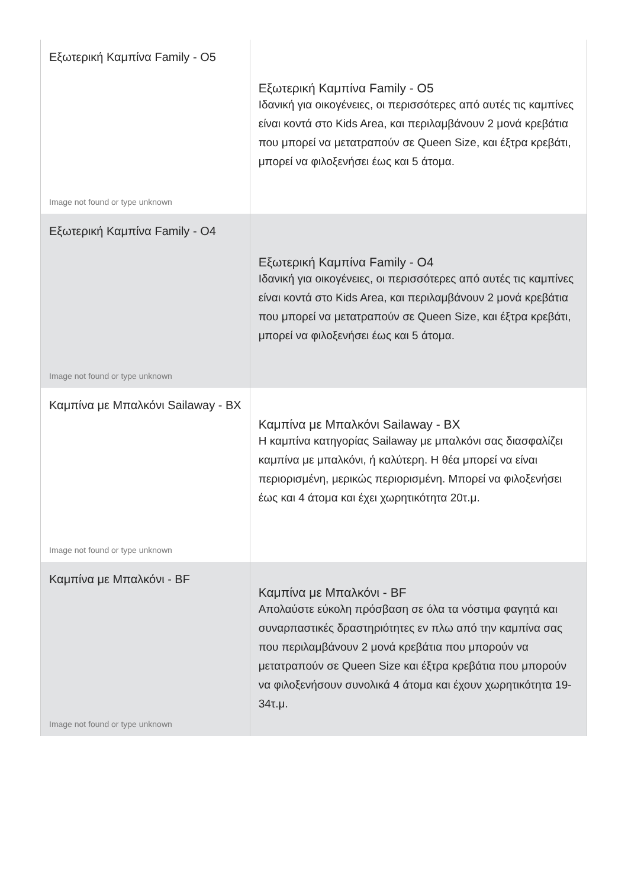| Εξωτερική Καμπίνα Family - O5 Image not found or type unknown | Εξωτερική Καμπίνα Family - O5 Ιδανική για οικογένειες, οι περισσότερες από αυτές τις καμπίνες είναι κοντά στο Kids Area, και περιλαμβάνουν 2 μονά κρεβάτια που μπορεί να μετατραπούν σε Queen Size, και έξτρα κρεβάτι, μπορεί να φιλοξενήσει έως και 5 άτομα. |
| Εξωτερική Καμπίνα Family - O4 Image not found or type unknown | Εξωτερική Καμπίνα Family - O4 Ιδανική για οικογένειες, οι περισσότερες από αυτές τις καμπίνες είναι κοντά στο Kids Area, και περιλαμβάνουν 2 μονά κρεβάτια που μπορεί να μετατραπούν σε Queen Size, και έξτρα κρεβάτι, μπορεί να φιλοξενήσει έως και 5 άτομα. |
| Καμπίνα με Μπαλκόνι Sailaway - BX Image not found or type unknown | Καμπίνα με Μπαλκόνι Sailaway - BX Η καμπίνα κατηγορίας Sailaway με μπαλκόνι σας διασφαλίζει καμπίνα με μπαλκόνι, ή καλύτερη. Η θέα μπορεί να είναι περιορισμένη, μερικώς περιορισμένη. Μπορεί να φιλοξενήσει έως και 4 άτομα και έχει χωρητικότητα 20τ.μ. |
| Καμπίνα με Μπαλκόνι - BF Image not found or type unknown | Καμπίνα με Μπαλκόνι - BF Απολαύστε εύκολη πρόσβαση σε όλα τα νόστιμα φαγητά και συναρπαστικές δραστηριότητες εν πλω από την καμπίνα σας που περιλαμβάνουν 2 μονά κρεβάτια που μπορούν να μετατραπούν σε Queen Size και έξτρα κρεβάτια που μπορούν να φιλοξενήσουν συνολικά 4 άτομα και έχουν χωρητικότητα 19-34τ.μ. |